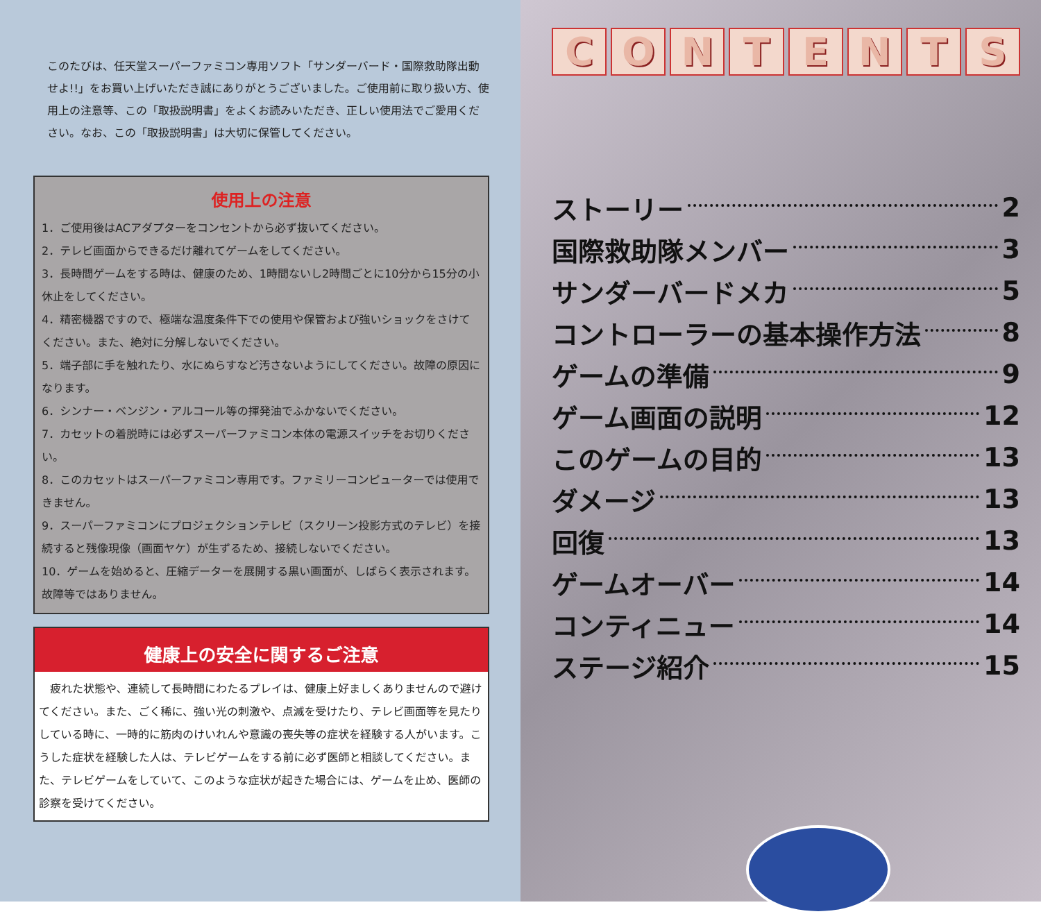このたびは、任天堂スーパーファミコン専用ソフト「サンダーバード・国際救助隊出動せよ!!」をお買い上げいただき誠にありがとうございました。ご使用前に取り扱い方、使用上の注意等、この「取扱説明書」をよくお読みいただき、正しい使用法でご愛用ください。なお、この「取扱説明書」は大切に保管してください。
使用上の注意
1．ご使用後はACアダプターをコンセントから必ず抜いてください。
2．テレビ画面からできるだけ離れてゲームをしてください。
3．長時間ゲームをする時は、健康のため、1時間ないし2時間ごとに10分から15分の小休止をしてください。
4．精密機器ですので、極端な温度条件下での使用や保管および強いショックをさけてください。また、絶対に分解しないでください。
5．端子部に手を触れたり、水にぬらすなど汚さないようにしてください。故障の原因になります。
6．シンナー・ベンジン・アルコール等の揮発油でふかないでください。
7．カセットの着脱時には必ずスーパーファミコン本体の電源スイッチをお切りください。
8．このカセットはスーパーファミコン専用です。ファミリーコンピューターでは使用できません。
9．スーパーファミコンにプロジェクションテレビ（スクリーン投影方式のテレビ）を接続すると残像現像（画面ヤケ）が生ずるため、接続しないでください。
10．ゲームを始めると、圧縮データーを展開する黒い画面が、しばらく表示されます。故障等ではありません。
健康上の安全に関するご注意
　疲れた状態や、連続して長時間にわたるプレイは、健康上好ましくありませんので避けてください。また、ごく稀に、強い光の刺激や、点滅を受けたり、テレビ画面等を見たりしている時に、一時的に筋肉のけいれんや意識の喪失等の症状を経験する人がいます。こうした症状を経験した人は、テレビゲームをする前に必ず医師と相談してください。また、テレビゲームをしていて、このような症状が起きた場合には、ゲームを止め、医師の診察を受けてください。
C O N T E N T S
ストーリー 2
国際救助隊メンバー 3
サンダーバードメカ 5
コントローラーの基本操作方法 8
ゲームの準備 9
ゲーム画面の説明 12
このゲームの目的 13
ダメージ 13
回復 13
ゲームオーバー 14
コンティニュー 14
ステージ紹介 15